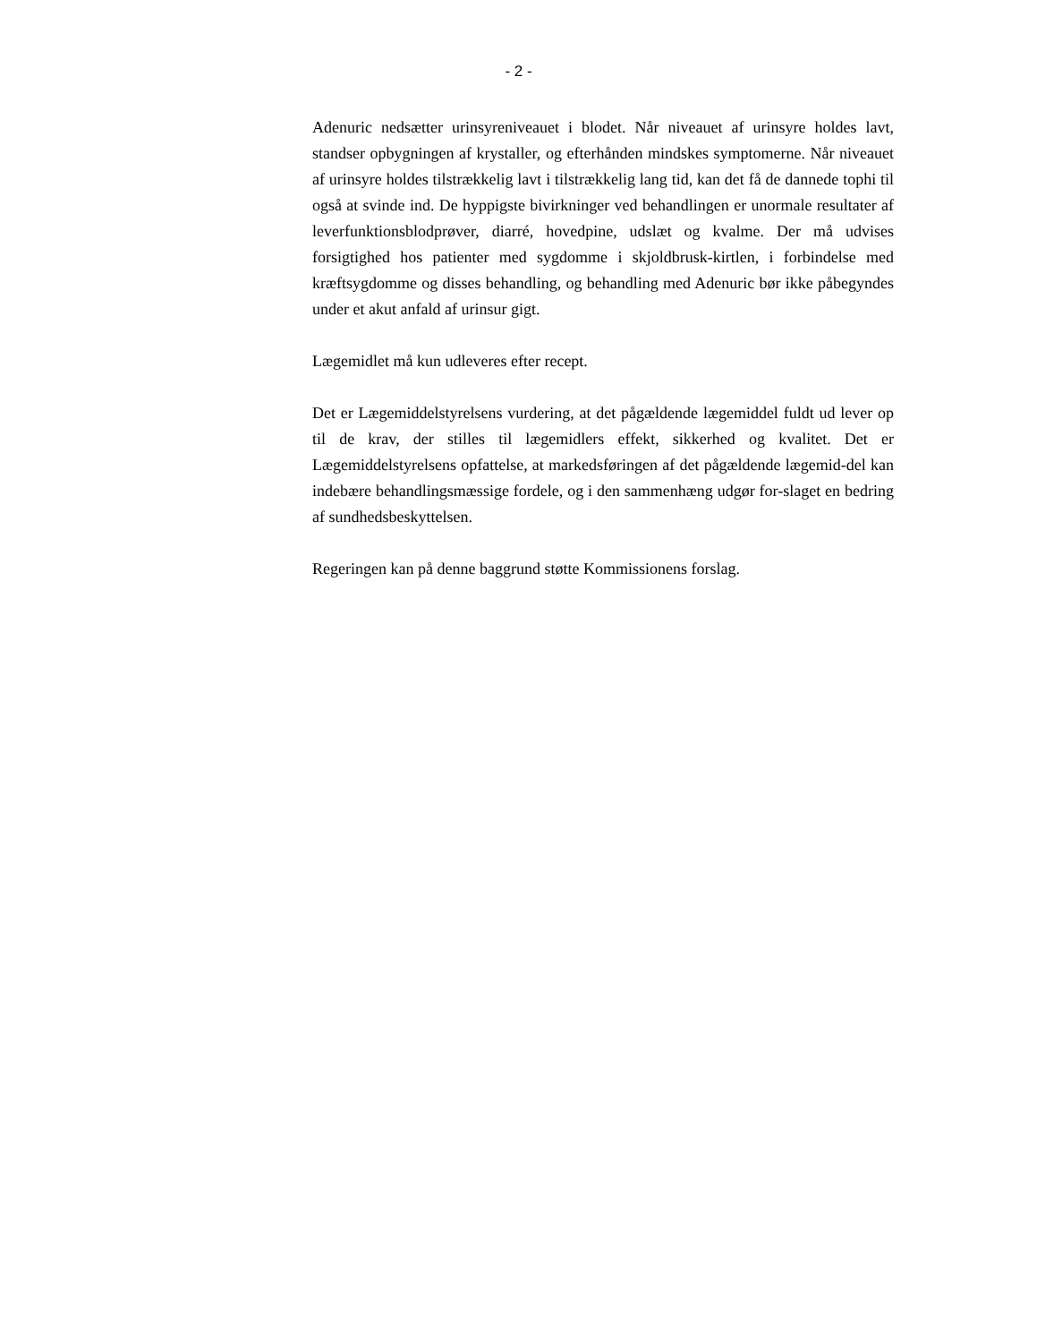- 2 -
Adenuric nedsætter urinsyreniveauet i blodet. Når niveauet af urinsyre holdes lavt, standser opbygningen af krystaller, og efterhånden mindskes symptomerne. Når niveauet af urinsyre holdes tilstrækkelig lavt i tilstrækkelig lang tid, kan det få de dannede tophi til også at svinde ind. De hyppigste bivirkninger ved behandlingen er unormale resultater af leverfunktionsblodprøver, diarré, hovedpine, udslæt og kvalme. Der må udvises forsigtighed hos patienter med sygdomme i skjoldbrusk-kirtlen, i forbindelse med kræftsygdomme og disses behandling, og behandling med Adenuric bør ikke påbegyndes under et akut anfald af urinsur gigt.
Lægemidlet må kun udleveres efter recept.
Det er Lægemiddelstyrelsens vurdering, at det pågældende lægemiddel fuldt ud lever op til de krav, der stilles til lægemidlers effekt, sikkerhed og kvalitet. Det er Lægemiddelstyrelsens opfattelse, at markedsføringen af det pågældende lægemid-del kan indebære behandlingsmæssige fordele, og i den sammenhæng udgør for-slaget en bedring af sundhedsbeskyttelsen.
Regeringen kan på denne baggrund støtte Kommissionens forslag.